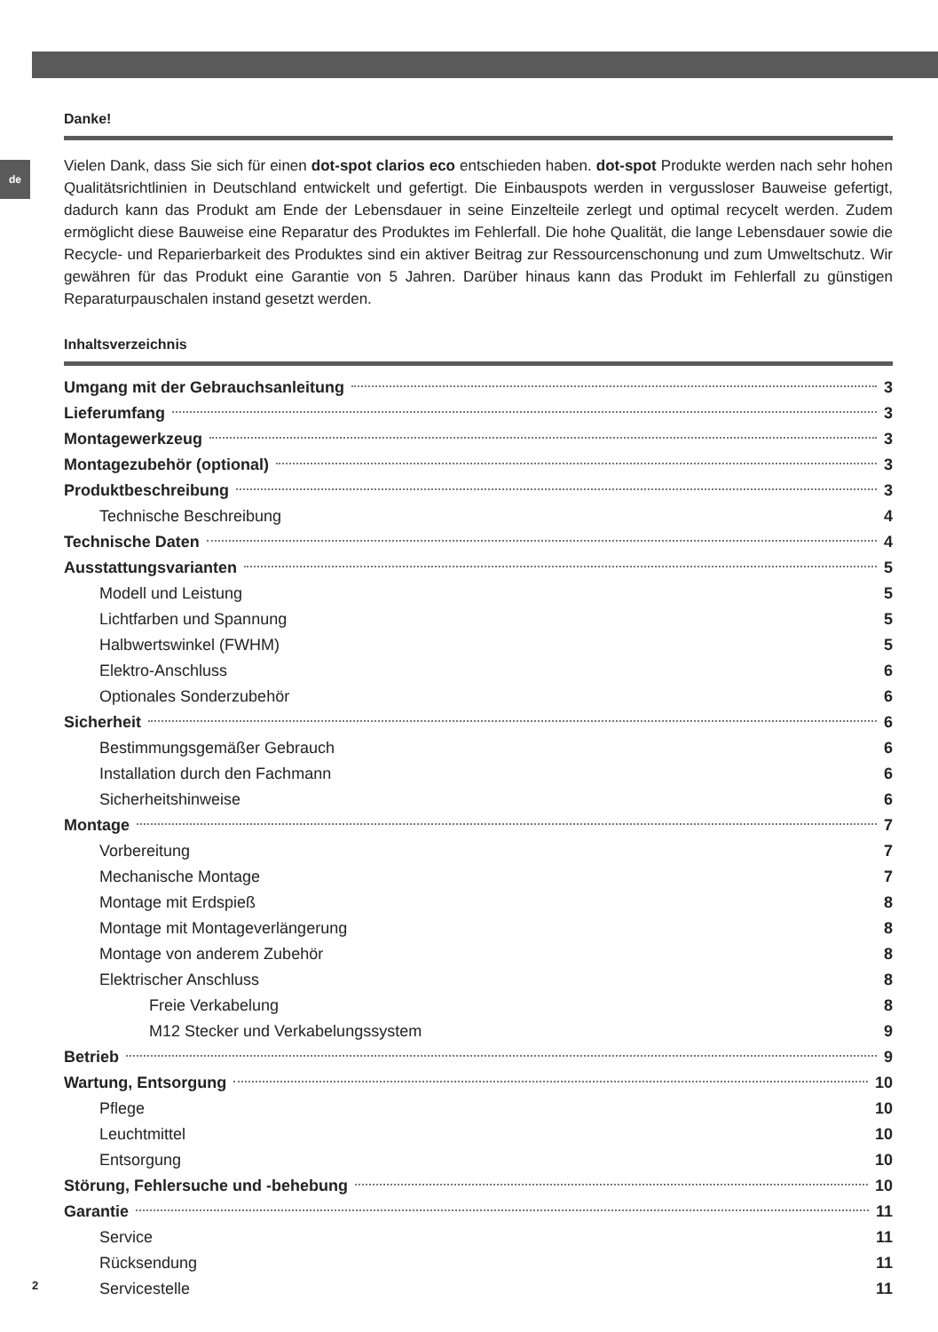de
Danke!
Vielen Dank, dass Sie sich für einen dot-spot clarios eco entschieden haben. dot-spot Produkte werden nach sehr hohen Qualitätsrichtlinien in Deutschland entwickelt und gefertigt. Die Einbauspots werden in vergussloser Bauweise gefertigt, dadurch kann das Produkt am Ende der Lebensdauer in seine Einzelteile zerlegt und optimal recycelt werden. Zudem ermöglicht diese Bauweise eine Reparatur des Produktes im Fehlerfall. Die hohe Qualität, die lange Lebensdauer sowie die Recycle- und Reparierbarkeit des Produktes sind ein aktiver Beitrag zur Ressourcenschonung und zum Umweltschutz. Wir gewähren für das Produkt eine Garantie von 5 Jahren. Darüber hinaus kann das Produkt im Fehlerfall zu günstigen Reparaturpauschalen instand gesetzt werden.
Inhaltsverzeichnis
Umgang mit der Gebrauchsanleitung 3
Lieferumfang 3
Montagewerkzeug 3
Montagezubehör (optional) 3
Produktbeschreibung 3
Technische Beschreibung 4
Technische Daten 4
Ausstattungsvarianten 5
Modell und Leistung 5
Lichtfarben und Spannung 5
Halbwertswinkel (FWHM) 5
Elektro-Anschluss 6
Optionales Sonderzubehör 6
Sicherheit 6
Bestimmungsgemäßer Gebrauch 6
Installation durch den Fachmann 6
Sicherheitshinweise 6
Montage 7
Vorbereitung 7
Mechanische Montage 7
Montage mit Erdspieß 8
Montage mit Montageverlängerung 8
Montage von anderem Zubehör 8
Elektrischer Anschluss 8
Freie Verkabelung 8
M12 Stecker und Verkabelungssystem 9
Betrieb 9
Wartung, Entsorgung 10
Pflege 10
Leuchtmittel 10
Entsorgung 10
Störung, Fehlersuche und -behebung 10
Garantie 11
Service 11
Rücksendung 11
Servicestelle 11
2